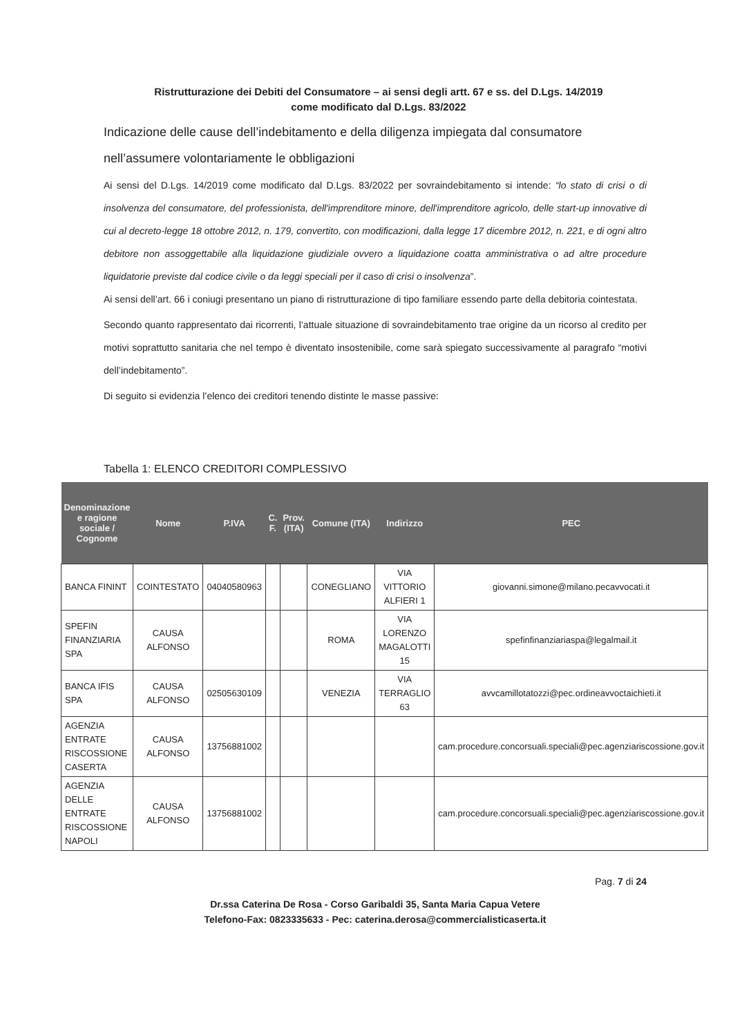Ristrutturazione dei Debiti del Consumatore – ai sensi degli artt. 67 e ss. del D.Lgs. 14/2019
come modificato dal D.Lgs. 83/2022
Indicazione delle cause dell’indebitamento e della diligenza impiegata dal consumatore nell’assumere volontariamente le obbligazioni
Ai sensi del D.Lgs. 14/2019 come modificato dal D.Lgs. 83/2022 per sovraindebitamento si intende: “lo stato di crisi o di insolvenza del consumatore, del professionista, dell'imprenditore minore, dell'imprenditore agricolo, delle start-up innovative di cui al decreto-legge 18 ottobre 2012, n. 179, convertito, con modificazioni, dalla legge 17 dicembre 2012, n. 221, e di ogni altro debitore non assoggettabile alla liquidazione giudiziale ovvero a liquidazione coatta amministrativa o ad altre procedure liquidatorie previste dal codice civile o da leggi speciali per il caso di crisi o insolvenza”.
Ai sensi dell’art. 66 i coniugi presentano un piano di ristrutturazione di tipo familiare essendo parte della debitoria cointestata.
Secondo quanto rappresentato dai ricorrenti, l’attuale situazione di sovraindebitamento trae origine da un ricorso al credito per motivi soprattutto sanitaria che nel tempo è diventato insostenibile, come sarà spiegato successivamente al paragrafo “motivi dell’indebitamento”.
Di seguito si evidenzia l’elenco dei creditori tenendo distinte le masse passive:
Tabella 1: ELENCO CREDITORI COMPLESSIVO
| Denominazione e ragione sociale / Cognome | Nome | P.IVA | C. F. | Prov. (ITA) | Comune (ITA) | Indirizzo | PEC |
| --- | --- | --- | --- | --- | --- | --- | --- |
| BANCA FININT | COINTESTATO | 04040580963 | | | CONEGLIANO | VIA VITTORIO ALFIERI 1 | giovanni.simone@milano.pecavvocati.it |
| SPEFIN FINANZIARIA SPA | CAUSA ALFONSO | | | | ROMA | VIA LORENZO MAGALOTTI 15 | spefinfinanziariaspa@legalmail.it |
| BANCA IFIS SPA | CAUSA ALFONSO | 02505630109 | | | VENEZIA | VIA TERRAGLIO 63 | avvcamillotatozzi@pec.ordineavvoctaichieti.it |
| AGENZIA ENTRATE RISCOSSIONE CASERTA | CAUSA ALFONSO | 13756881002 | | | | | cam.procedure.concorsuali.speciali@pec.agenziariscossione.gov.it |
| AGENZIA DELLE ENTRATE RISCOSSIONE NAPOLI | CAUSA ALFONSO | 13756881002 | | | | | cam.procedure.concorsuali.speciali@pec.agenziariscossione.gov.it |
Pag. 7 di 24
Dr.ssa Caterina De Rosa - Corso Garibaldi 35, Santa Maria Capua Vetere
Telefono-Fax: 0823335633 - Pec: caterina.derosa@commercialisticaserta.it